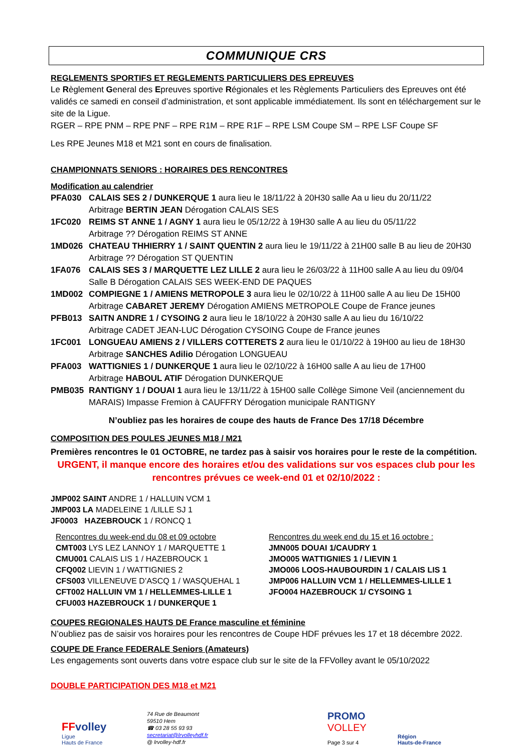COMMUNIQUE CRS
REGLEMENTS SPORTIFS ET REGLEMENTS PARTICULIERS DES EPREUVES
Le Règlement General des Epreuves sportive Régionales et les Règlements Particuliers des Epreuves ont été validés ce samedi en conseil d’administration, et sont applicable immédiatement. Ils sont en téléchargement sur le site de la Ligue.
RGER – RPE PNM – RPE PNF – RPE R1M – RPE R1F – RPE LSM Coupe SM – RPE LSF Coupe SF
Les RPE Jeunes M18 et M21 sont en cours de finalisation.
CHAMPIONNATS SENIORS : HORAIRES DES RENCONTRES
Modification au calendrier
PFA030 CALAIS SES 2 / DUNKERQUE 1 aura lieu le 18/11/22 à 20H30 salle Aa u lieu du 20/11/22
Arbitrage BERTIN JEAN Dérogation CALAIS SES
1FC020 REIMS ST ANNE 1 / AGNY 1 aura lieu le 05/12/22 à 19H30 salle A au lieu du 05/11/22
Arbitrage ?? Dérogation REIMS ST ANNE
1MD026 CHATEAU THHIERRY 1 / SAINT QUENTIN 2 aura lieu le 19/11/22 à 21H00 salle B au lieu de 20H30
Arbitrage ?? Dérogation ST QUENTIN
1FA076 CALAIS SES 3 / MARQUETTE LEZ LILLE 2 aura lieu le 26/03/22 à 11H00 salle A au lieu du 09/04
Salle B Dérogation CALAIS SES WEEK-END DE PAQUES
1MD002 COMPIEGNE 1 / AMIENS METROPOLE 3 aura lieu le 02/10/22 à 11H00 salle A au lieu De 15H00
Arbitrage CABARET JEREMY Dérogation AMIENS METROPOLE Coupe de France jeunes
PFB013 SAITN ANDRE 1 / CYSOING 2 aura lieu le 18/10/22 à 20H30 salle A au lieu du 16/10/22
Arbitrage CADET JEAN-LUC Dérogation CYSOING Coupe de France jeunes
1FC001 LONGUEAU AMIENS 2 / VILLERS COTTERETS 2 aura lieu le 01/10/22 à 19H00 au lieu de 18H30
Arbitrage SANCHES Adilio Dérogation LONGUEAU
PFA003 WATTIGNIES 1 / DUNKERQUE 1 aura lieu le 02/10/22 à 16H00 salle A au lieu de 17H00
Arbitrage HABOUL ATIF Dérogation DUNKERQUE
PMB035 RANTIGNY 1 / DOUAI 1 aura lieu le 13/11/22 à 15H00 salle Collège Simone Veil (anciennement du MARAIS) Impasse Fremion à CAUFFRY Dérogation municipale RANTIGNY
N’oubliez pas les horaires de coupe des hauts de France Des 17/18 Décembre
COMPOSITION DES POULES JEUNES M18 / M21
Premières rencontres le 01 OCTOBRE, ne tardez pas à saisir vos horaires pour le reste de la compétition.
URGENT, il manque encore des horaires et/ou des validations sur vos espaces club pour les rencontres prévues ce week-end 01 et 02/10/2022 :
JMP002 SAINT ANDRE 1 / HALLUIN VCM 1
JMP003 LA MADELEINE 1 /LILLE SJ 1
JF0003 HAZEBROUCK 1 / RONCQ 1
Rencontres du week-end du 08 et 09 octobre
CMT003 LYS LEZ LANNOY 1 / MARQUETTE 1
CMU001 CALAIS LIS 1 / HAZEBROUCK 1
CFQ002 LIEVIN 1 / WATTIGNIES 2
CFS003 VILLENEUVE D’ASCQ 1 / WASQUEHAL 1
CFT002 HALLUIN VM 1 / HELLEMMES-LILLE 1
CFU003 HAZEBROUCK 1 / DUNKERQUE 1
Rencontres du week end du 15 et 16 octobre :
JMN005 DOUAI 1/CAUDRY 1
JMO005 WATTIGNIES 1 / LIEVIN 1
JMO006 LOOS-HAUBOURDIN 1 / CALAIS LIS 1
JMP006 HALLUIN VCM 1 / HELLEMMES-LILLE 1
JFO004 HAZEBROUCK 1/ CYSOING 1
COUPES REGIONALES HAUTS DE France masculine et féminine
N’oubliez pas de saisir vos horaires pour les rencontres de Coupe HDF prévues les 17 et 18 décembre 2022.
COUPE DE France FEDERALE Seniors (Amateurs)
Les engagements sont ouverts dans votre espace club sur le site de la FFVolley avant le 05/10/2022
DOUBLE PARTICIPATION DES M18 et M21
FFvolley
Ligue
Hauts de France
74 Rue de Beaumont
59510 Hem
☎ 03 28 55 93 93
secretariat@lrvolleyhdf.fr
@ lrvolley-hdf.fr
PROMO
VOLLEY
Page 3 sur 4
Région
Hauts-de-France